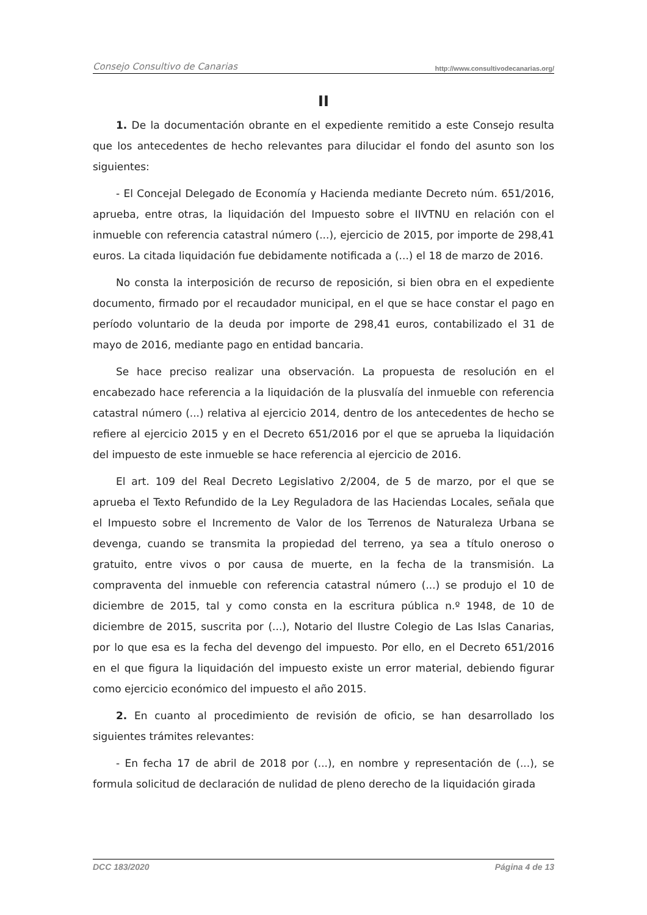Consejo Consultivo de Canarias http://www.consultivodecanarias.org/
II
1. De la documentación obrante en el expediente remitido a este Consejo resulta que los antecedentes de hecho relevantes para dilucidar el fondo del asunto son los siguientes:
- El Concejal Delegado de Economía y Hacienda mediante Decreto núm. 651/2016, aprueba, entre otras, la liquidación del Impuesto sobre el IIVTNU en relación con el inmueble con referencia catastral número (...), ejercicio de 2015, por importe de 298,41 euros. La citada liquidación fue debidamente notificada a (...) el 18 de marzo de 2016.
No consta la interposición de recurso de reposición, si bien obra en el expediente documento, firmado por el recaudador municipal, en el que se hace constar el pago en período voluntario de la deuda por importe de 298,41 euros, contabilizado el 31 de mayo de 2016, mediante pago en entidad bancaria.
Se hace preciso realizar una observación. La propuesta de resolución en el encabezado hace referencia a la liquidación de la plusvalía del inmueble con referencia catastral número (...) relativa al ejercicio 2014, dentro de los antecedentes de hecho se refiere al ejercicio 2015 y en el Decreto 651/2016 por el que se aprueba la liquidación del impuesto de este inmueble se hace referencia al ejercicio de 2016.
El art. 109 del Real Decreto Legislativo 2/2004, de 5 de marzo, por el que se aprueba el Texto Refundido de la Ley Reguladora de las Haciendas Locales, señala que el Impuesto sobre el Incremento de Valor de los Terrenos de Naturaleza Urbana se devenga, cuando se transmita la propiedad del terreno, ya sea a título oneroso o gratuito, entre vivos o por causa de muerte, en la fecha de la transmisión. La compraventa del inmueble con referencia catastral número (...) se produjo el 10 de diciembre de 2015, tal y como consta en la escritura pública n.º 1948, de 10 de diciembre de 2015, suscrita por (...), Notario del Ilustre Colegio de Las Islas Canarias, por lo que esa es la fecha del devengo del impuesto. Por ello, en el Decreto 651/2016 en el que figura la liquidación del impuesto existe un error material, debiendo figurar como ejercicio económico del impuesto el año 2015.
2. En cuanto al procedimiento de revisión de oficio, se han desarrollado los siguientes trámites relevantes:
- En fecha 17 de abril de 2018 por (...), en nombre y representación de (...), se formula solicitud de declaración de nulidad de pleno derecho de la liquidación girada
DCC 183/2020 Página 4 de 13